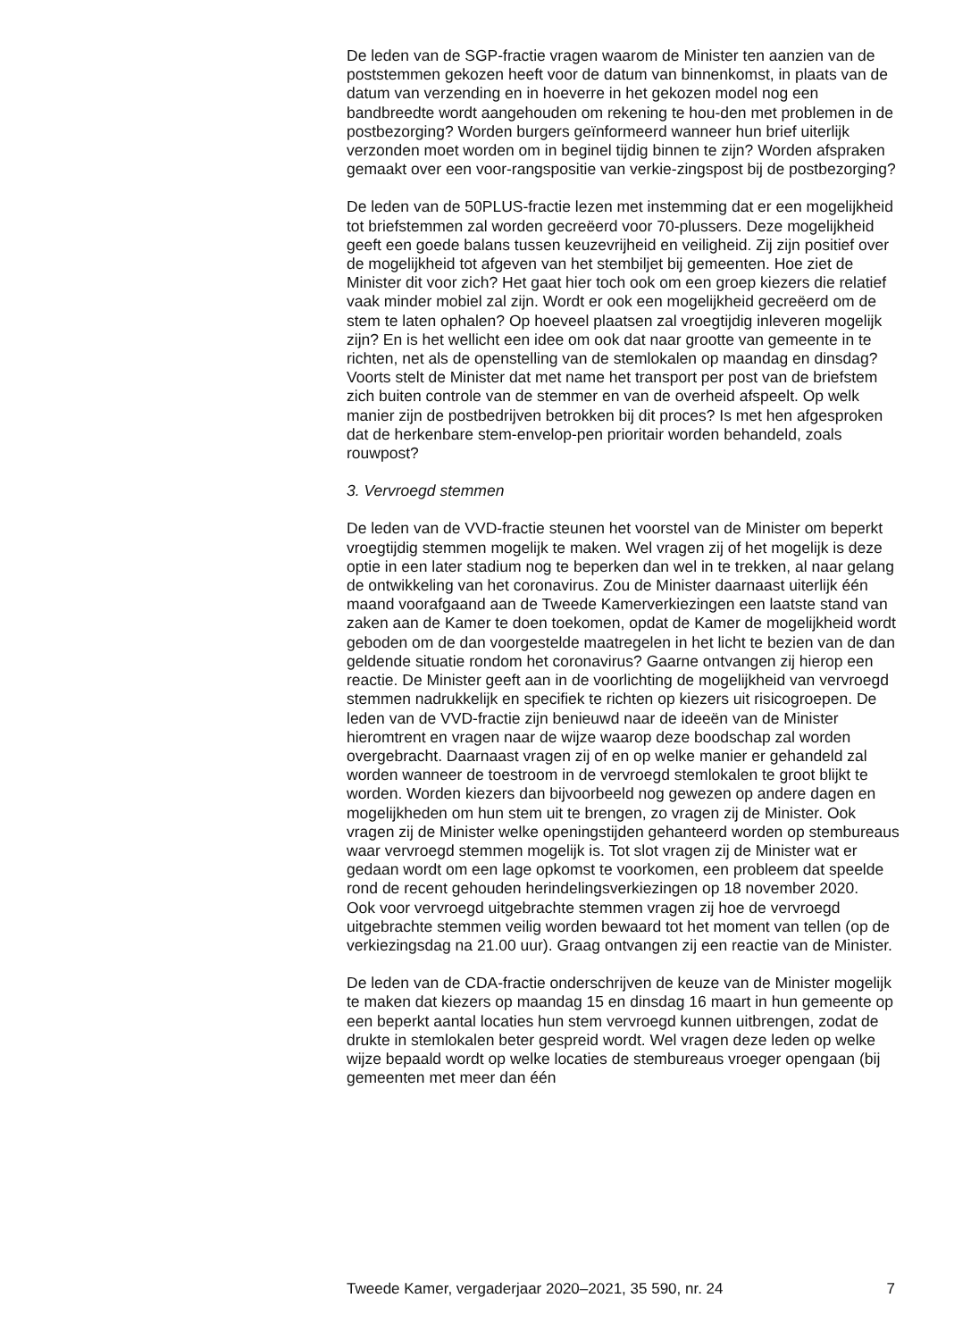De leden van de SGP-fractie vragen waarom de Minister ten aanzien van de poststemmen gekozen heeft voor de datum van binnenkomst, in plaats van de datum van verzending en in hoeverre in het gekozen model nog een bandbreedte wordt aangehouden om rekening te hou-den met problemen in de postbezorging? Worden burgers geïnformeerd wanneer hun brief uiterlijk verzonden moet worden om in beginel tijdig binnen te zijn? Worden afspraken gemaakt over een voor-rangspositie van verkie-zingspost bij de postbezorging?
De leden van de 50PLUS-fractie lezen met instemming dat er een mogelijkheid tot briefstemmen zal worden gecreëerd voor 70-plussers. Deze mogelijkheid geeft een goede balans tussen keuzevrijheid en veiligheid. Zij zijn positief over de mogelijkheid tot afgeven van het stembiljet bij gemeenten. Hoe ziet de Minister dit voor zich? Het gaat hier toch ook om een groep kiezers die relatief vaak minder mobiel zal zijn. Wordt er ook een mogelijkheid gecreëerd om de stem te laten ophalen? Op hoeveel plaatsen zal vroegtijdig inleveren mogelijk zijn? En is het wellicht een idee om ook dat naar grootte van gemeente in te richten, net als de openstelling van de stemlokalen op maandag en dinsdag? Voorts stelt de Minister dat met name het transport per post van de briefstem zich buiten controle van de stemmer en van de overheid afspeelt. Op welk manier zijn de postbedrijven betrokken bij dit proces? Is met hen afgesproken dat de herkenbare stem-envelop-pen prioritair worden behandeld, zoals rouwpost?
3. Vervroegd stemmen
De leden van de VVD-fractie steunen het voorstel van de Minister om beperkt vroegtijdig stemmen mogelijk te maken. Wel vragen zij of het mogelijk is deze optie in een later stadium nog te beperken dan wel in te trekken, al naar gelang de ontwikkeling van het coronavirus. Zou de Minister daarnaast uiterlijk één maand voorafgaand aan de Tweede Kamerverkiezingen een laatste stand van zaken aan de Kamer te doen toekomen, opdat de Kamer de mogelijkheid wordt geboden om de dan voorgestelde maatregelen in het licht te bezien van de dan geldende situatie rondom het coronavirus? Gaarne ontvangen zij hierop een reactie. De Minister geeft aan in de voorlichting de mogelijkheid van vervroegd stemmen nadrukkelijk en specifiek te richten op kiezers uit risicogroepen. De leden van de VVD-fractie zijn benieuwd naar de ideeën van de Minister hieromtrent en vragen naar de wijze waarop deze boodschap zal worden overgebracht. Daarnaast vragen zij of en op welke manier er gehandeld zal worden wanneer de toestroom in de vervroegd stemlokalen te groot blijkt te worden. Worden kiezers dan bijvoorbeeld nog gewezen op andere dagen en mogelijkheden om hun stem uit te brengen, zo vragen zij de Minister. Ook vragen zij de Minister welke openingstijden gehanteerd worden op stembureaus waar vervroegd stemmen mogelijk is. Tot slot vragen zij de Minister wat er gedaan wordt om een lage opkomst te voorkomen, een probleem dat speelde rond de recent gehouden herindelingsverkiezingen op 18 november 2020.
Ook voor vervroegd uitgebrachte stemmen vragen zij hoe de vervroegd uitgebrachte stemmen veilig worden bewaard tot het moment van tellen (op de verkiezingsdag na 21.00 uur). Graag ontvangen zij een reactie van de Minister.
De leden van de CDA-fractie onderschrijven de keuze van de Minister mogelijk te maken dat kiezers op maandag 15 en dinsdag 16 maart in hun gemeente op een beperkt aantal locaties hun stem vervroegd kunnen uitbrengen, zodat de drukte in stemlokalen beter gespreid wordt. Wel vragen deze leden op welke wijze bepaald wordt op welke locaties de stembureaus vroeger opengaan (bij gemeenten met meer dan één
Tweede Kamer, vergaderjaar 2020–2021, 35 590, nr. 24 7